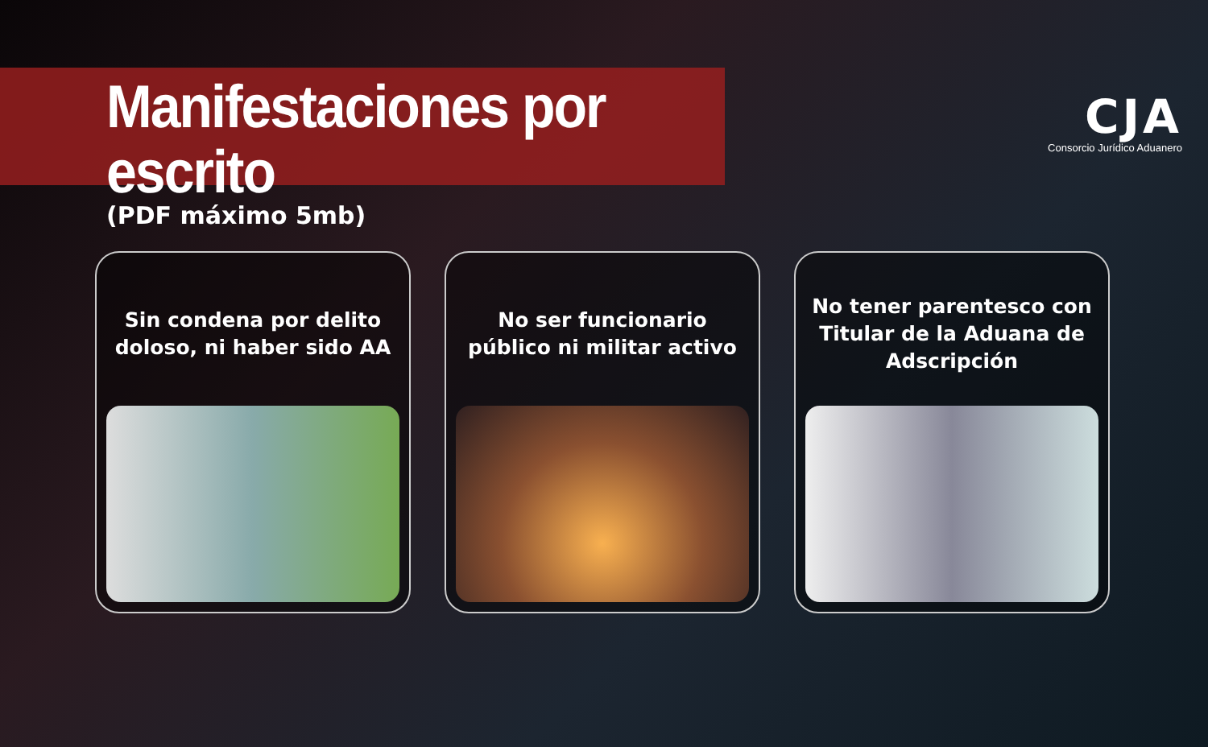CJA
Consorcio Jurídico Aduanero
Manifestaciones por escrito
(PDF máximo 5mb)
Sin condena por delito doloso, ni haber sido AA
No ser funcionario público ni militar activo
No tener parentesco con Titular de la Aduana de Adscripción